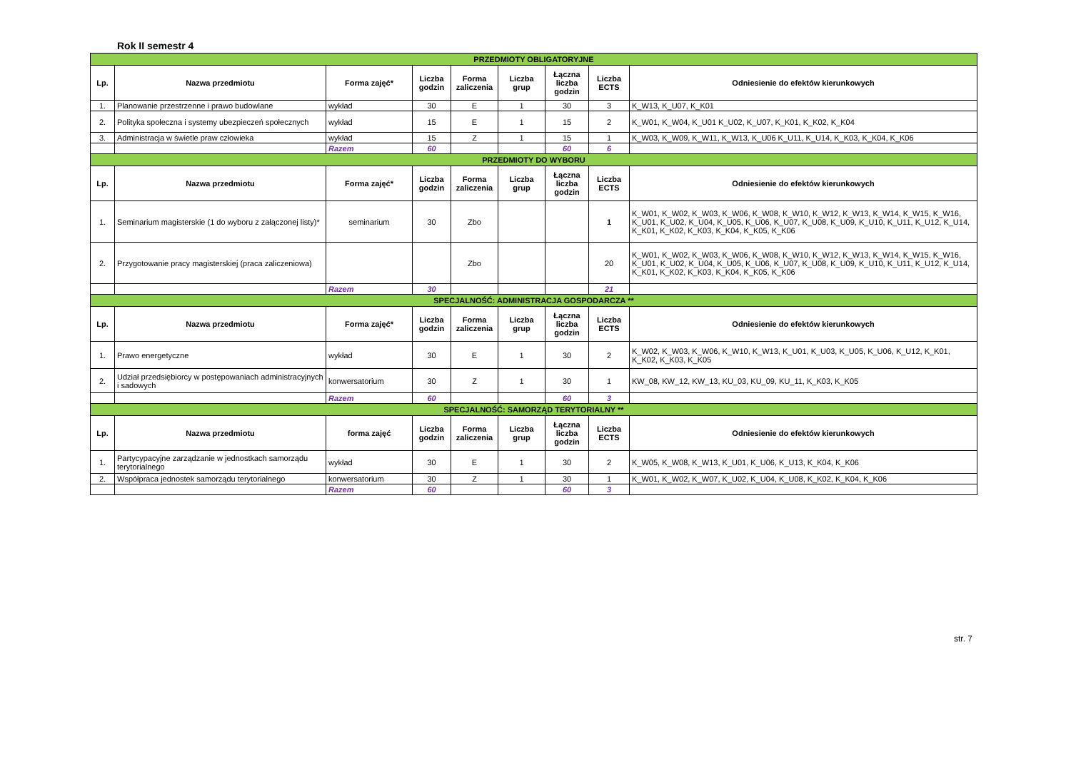Rok II semestr 4
| PRZEDMIOTY OBLIGATORYJNE | | | | | | | | |
| Lp. | Nazwa przedmiotu | Forma zajęć* | Liczba godzin | Forma zaliczenia | Liczba grup | Łączna liczba godzin | Liczba ECTS | Odniesienie do efektów kierunkowych |
| 1. | Planowanie przestrzenne i prawo budowlane | wykład | 30 | E | 1 | 30 | 3 | K_W13, K_U07, K_K01 |
| 2. | Polityka społeczna i systemy ubezpieczeń społecznych | wykład | 15 | E | 1 | 15 | 2 | K_W01, K_W04, K_U01 K_U02, K_U07, K_K01, K_K02, K_K04 |
| 3. | Administracja w świetle praw człowieka | wykład | 15 | Z | 1 | 15 | 1 | K_W03, K_W09, K_W11, K_W13, K_U06 K_U11, K_U14, K_K03, K_K04, K_K06 |
| | | Razem | 60 | | | 60 | 6 | |
| PRZEDMIOTY DO WYBORU | | | | | | | | |
| Lp. | Nazwa przedmiotu | Forma zajęć* | Liczba godzin | Forma zaliczenia | Liczba grup | Łączna liczba godzin | Liczba ECTS | Odniesienie do efektów kierunkowych |
| 1. | Seminarium magisterskie (1 do wyboru z załączonej listy)* | seminarium | 30 | Zbo | | | 1 | K_W01, K_W02, K_W03, K_W06, K_W08, K_W10, K_W12, K_W13, K_W14, K_W15, K_W16, K_U01, K_U02, K_U04, K_U05, K_U06, K_U07, K_U08, K_U09, K_U10, K_U11, K_U12, K_U14, K_K01, K_K02, K_K03, K_K04, K_K05, K_K06 |
| 2. | Przygotowanie pracy magisterskiej (praca zaliczeniowa) | | | Zbo | | | 20 | K_W01, K_W02, K_W03, K_W06, K_W08, K_W10, K_W12, K_W13, K_W14, K_W15, K_W16, K_U01, K_U02, K_U04, K_U05, K_U06, K_U07, K_U08, K_U09, K_U10, K_U11, K_U12, K_U14, K_K01, K_K02, K_K03, K_K04, K_K05, K_K06 |
| | | Razem | 30 | | | | 21 | |
| SPECJALNOŚĆ: ADMINISTRACJA GOSPODARCZA ** | | | | | | | | |
| Lp. | Nazwa przedmiotu | Forma zajęć* | Liczba godzin | Forma zaliczenia | Liczba grup | Łączna liczba godzin | Liczba ECTS | Odniesienie do efektów kierunkowych |
| 1. | Prawo energetyczne | wykład | 30 | E | 1 | 30 | 2 | K_W02, K_W03, K_W06, K_W10, K_W13, K_U01, K_U03, K_U05, K_U06, K_U12, K_K01, K_K02, K_K03, K_K05 |
| 2. | Udział przedsiębiorcy w postępowaniach administracyjnych i sadowych | konwersatorium | 30 | Z | 1 | 30 | 1 | KW_08, KW_12, KW_13, KU_03, KU_09, KU_11, K_K03, K_K05 |
| | | Razem | 60 | | | 60 | 3 | |
| SPECJALNOŚĆ: SAMORZĄD TERYTORIALNY ** | | | | | | | | |
| Lp. | Nazwa przedmiotu | forma zajęć | Liczba godzin | Forma zaliczenia | Liczba grup | Łączna liczba godzin | Liczba ECTS | Odniesienie do efektów kierunkowych |
| 1. | Partycypacyjne zarządzanie w jednostkach samorządu terytorialnego | wykład | 30 | E | 1 | 30 | 2 | K_W05, K_W08, K_W13, K_U01, K_U06, K_U13, K_K04, K_K06 |
| 2. | Współpraca jednostek samorządu terytorialnego | konwersatorium | 30 | Z | 1 | 30 | 1 | K_W01, K_W02, K_W07, K_U02, K_U04, K_U08, K_K02, K_K04, K_K06 |
| | | Razem | 60 | | | 60 | 3 | |
str. 7